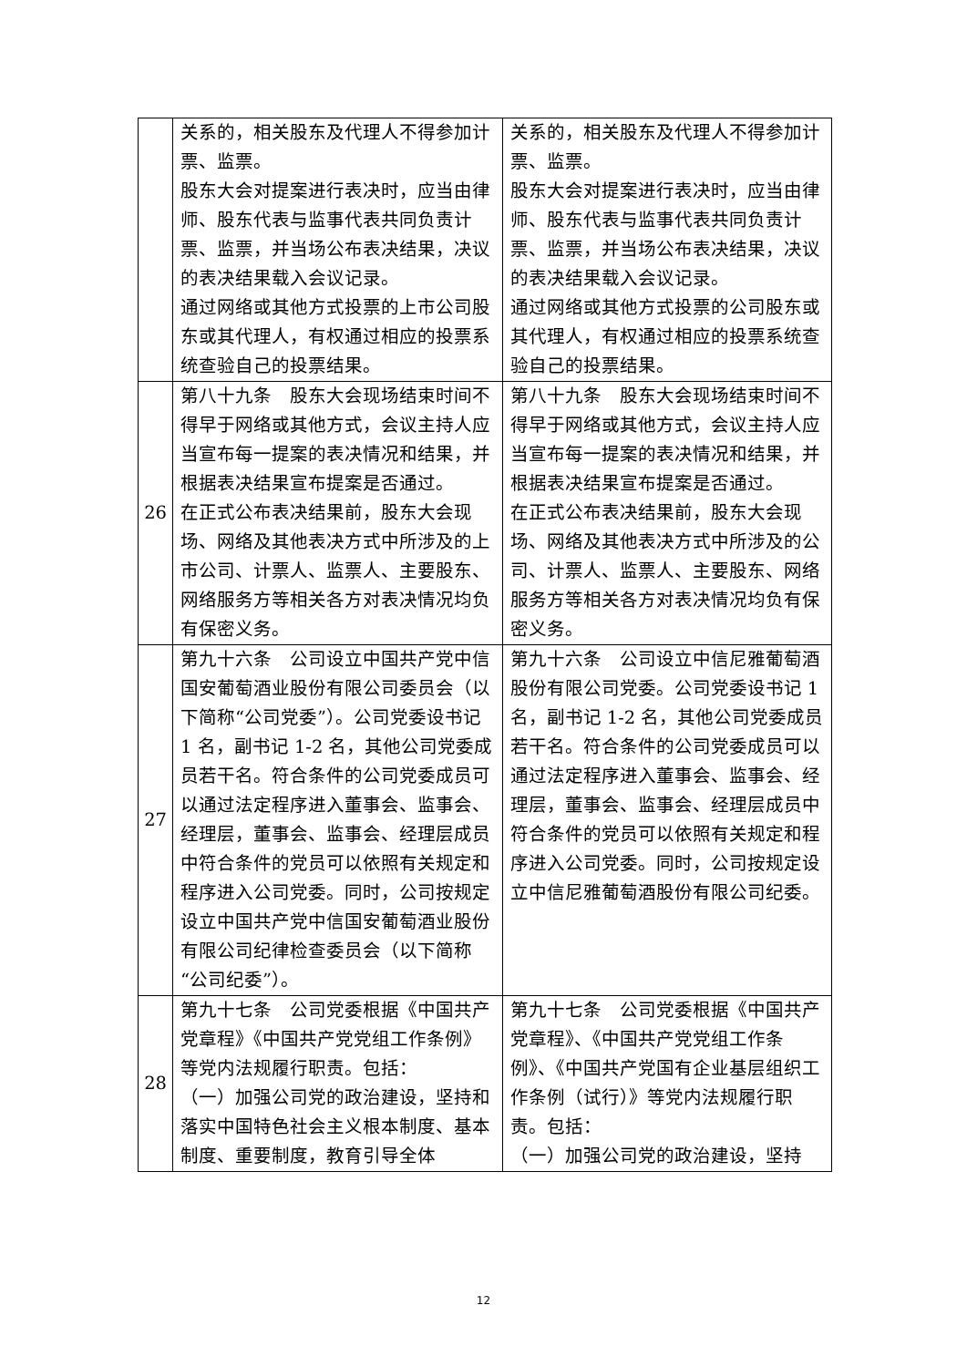| | 关系的，相关股东及代理人不得参加计票、监票。 股东大会对提案进行表决时，应当由律师、股东代表与监事代表共同负责计票、监票，并当场公布表决结果，决议的表决结果载入会议记录。 通过网络或其他方式投票的上市公司股东或其代理人，有权通过相应的投票系统查验自己的投票结果。 | 关系的，相关股东及代理人不得参加计票、监票。 股东大会对提案进行表决时，应当由律师、股东代表与监事代表共同负责计票、监票，并当场公布表决结果，决议的表决结果载入会议记录。 通过网络或其他方式投票的公司股东或其代理人，有权通过相应的投票系统查验自己的投票结果。 |
| 26 | 第八十九条 股东大会现场结束时间不得早于网络或其他方式，会议主持人应当宣布每一提案的表决情况和结果，并根据表决结果宣布提案是否通过。 在正式公布表决结果前，股东大会现场、网络及其他表决方式中所涉及的上市公司、计票人、监票人、主要股东、网络服务方等相关各方对表决情况均负有保密义务。 | 第八十九条 股东大会现场结束时间不得早于网络或其他方式，会议主持人应当宣布每一提案的表决情况和结果，并根据表决结果宣布提案是否通过。 在正式公布表决结果前，股东大会现场、网络及其他表决方式中所涉及的公司、计票人、监票人、主要股东、网络服务方等相关各方对表决情况均负有保密义务。 |
| 27 | 第九十六条 公司设立中国共产党中信国安葡萄酒业股份有限公司委员会（以下简称“公司党委”）。公司党委设书记 1 名，副书记 1-2 名，其他公司党委成员若干名。符合条件的公司党委成员可以通过法定程序进入董事会、监事会、经理层，董事会、监事会、经理层成员中符合条件的党员可以依照有关规定和程序进入公司党委。同时，公司按规定设立中国共产党中信国安葡萄酒业股份有限公司纪律检查委员会（以下简称“公司纪委”）。 | 第九十六条 公司设立中信尼雅葡萄酒股份有限公司党委。公司党委设书记 1 名，副书记 1-2 名，其他公司党委成员若干名。符合条件的公司党委成员可以通过法定程序进入董事会、监事会、经理层，董事会、监事会、经理层成员中符合条件的党员可以依照有关规定和程序进入公司党委。同时，公司按规定设立中信尼雅葡萄酒股份有限公司纪委。 |
| 28 | 第九十七条 公司党委根据《中国共产党章程》《中国共产党党组工作条例》等党内法规履行职责。包括： （一）加强公司党的政治建设，坚持和落实中国特色社会主义根本制度、基本制度、重要制度，教育引导全体 | 第九十七条 公司党委根据《中国共产党章程》、《中国共产党党组工作条例》、《中国共产党国有企业基层组织工作条例（试行）》等党内法规履行职责。包括： （一）加强公司党的政治建设，坚持 |
12